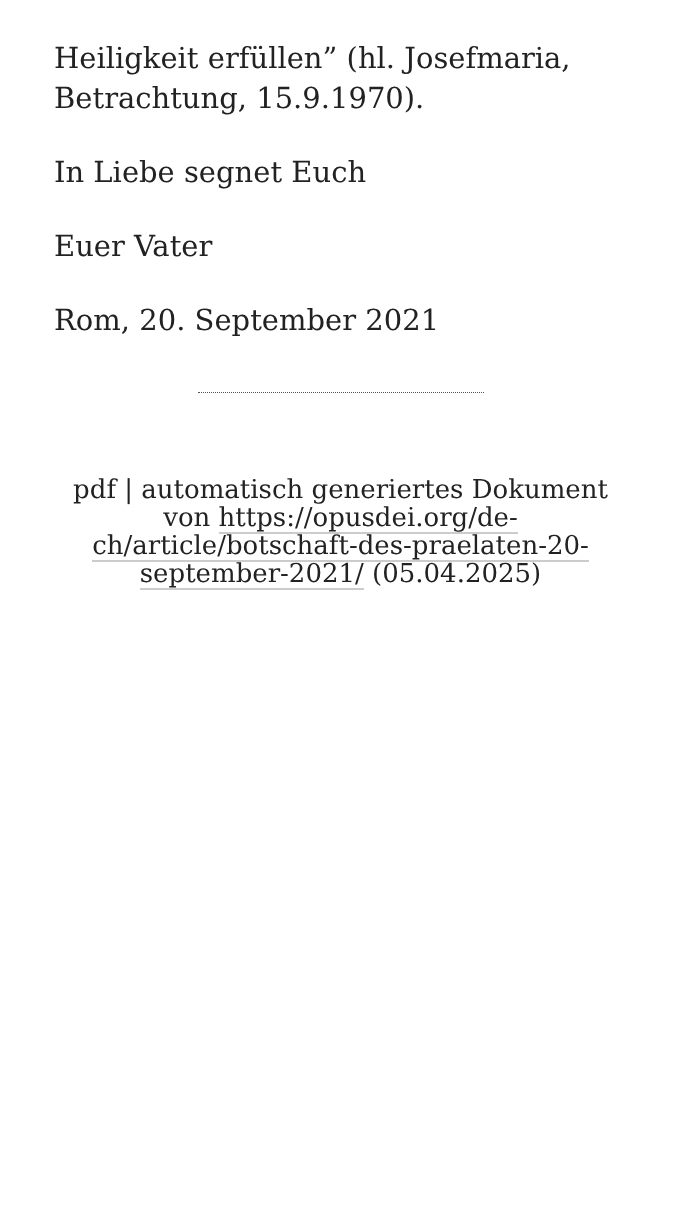Heiligkeit erfüllen” (hl. Josefmaria, Betrachtung, 15.9.1970).
In Liebe segnet Euch
Euer Vater
Rom, 20. September 2021
pdf | automatisch generiertes Dokument von https://opusdei.org/de-ch/article/botschaft-des-praelaten-20-september-2021/ (05.04.2025)